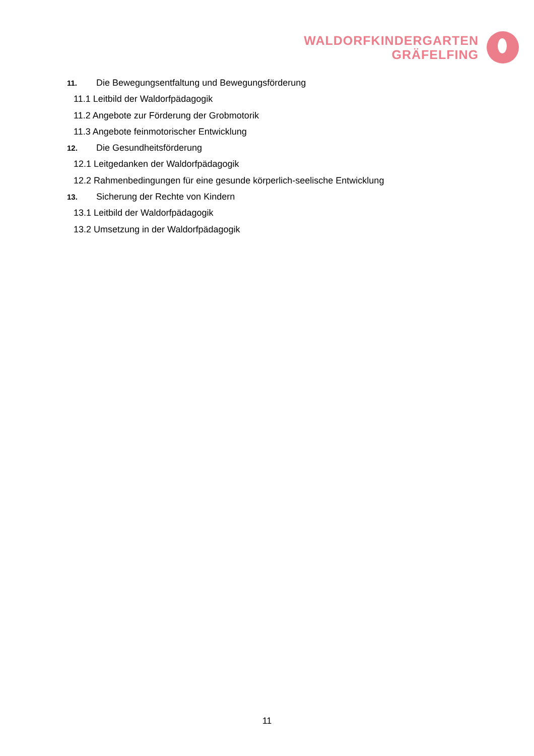WALDORFKINDERGARTEN
GRÄFELFING
11. Die Bewegungsentfaltung und Bewegungsförderung
11.1 Leitbild der Waldorfpädagogik
11.2 Angebote zur Förderung der Grobmotorik
11.3 Angebote feinmotorischer Entwicklung
12. Die Gesundheitsförderung
12.1 Leitgedanken der Waldorfpädagogik
12.2 Rahmenbedingungen für eine gesunde körperlich-seelische Entwicklung
13. Sicherung der Rechte von Kindern
13.1 Leitbild der Waldorfpädagogik
13.2 Umsetzung in der Waldorfpädagogik
11